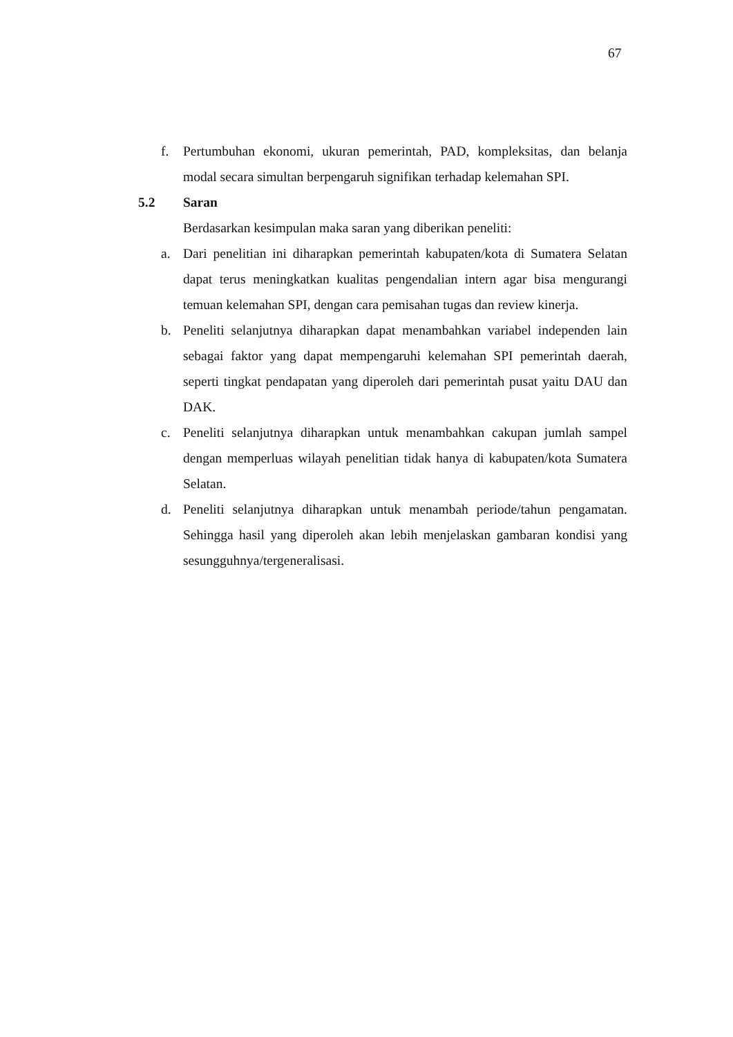67
f. Pertumbuhan ekonomi, ukuran pemerintah, PAD, kompleksitas, dan belanja modal secara simultan berpengaruh signifikan terhadap kelemahan SPI.
5.2 Saran
Berdasarkan kesimpulan maka saran yang diberikan peneliti:
a. Dari penelitian ini diharapkan pemerintah kabupaten/kota di Sumatera Selatan dapat terus meningkatkan kualitas pengendalian intern agar bisa mengurangi temuan kelemahan SPI, dengan cara pemisahan tugas dan review kinerja.
b. Peneliti selanjutnya diharapkan dapat menambahkan variabel independen lain sebagai faktor yang dapat mempengaruhi kelemahan SPI pemerintah daerah, seperti tingkat pendapatan yang diperoleh dari pemerintah pusat yaitu DAU dan DAK.
c. Peneliti selanjutnya diharapkan untuk menambahkan cakupan jumlah sampel dengan memperluas wilayah penelitian tidak hanya di kabupaten/kota Sumatera Selatan.
d. Peneliti selanjutnya diharapkan untuk menambah periode/tahun pengamatan. Sehingga hasil yang diperoleh akan lebih menjelaskan gambaran kondisi yang sesungguhnya/tergeneralisasi.